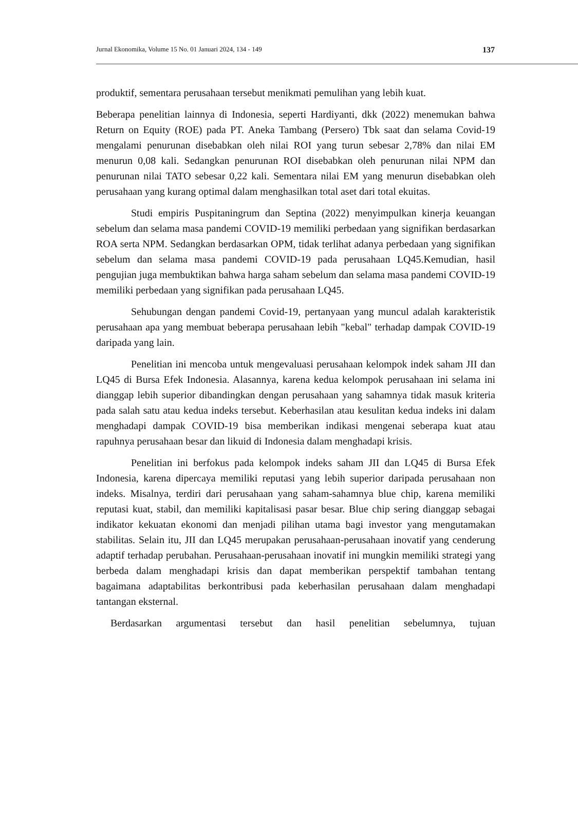Jurnal Ekonomika, Volume 15 No. 01 Januari 2024, 134 - 149 137
produktif, sementara perusahaan tersebut menikmati pemulihan yang lebih kuat.
Beberapa penelitian lainnya di Indonesia, seperti Hardiyanti, dkk (2022) menemukan bahwa Return on Equity (ROE) pada PT. Aneka Tambang (Persero) Tbk saat dan selama Covid-19 mengalami penurunan disebabkan oleh nilai ROI yang turun sebesar 2,78% dan nilai EM menurun 0,08 kali. Sedangkan penurunan ROI disebabkan oleh penurunan nilai NPM dan penurunan nilai TATO sebesar 0,22 kali. Sementara nilai EM yang menurun disebabkan oleh perusahaan yang kurang optimal dalam menghasilkan total aset dari total ekuitas.
Studi empiris Puspitaningrum dan Septina (2022) menyimpulkan kinerja keuangan sebelum dan selama masa pandemi COVID-19 memiliki perbedaan yang signifikan berdasarkan ROA serta NPM. Sedangkan berdasarkan OPM, tidak terlihat adanya perbedaan yang signifikan sebelum dan selama masa pandemi COVID-19 pada perusahaan LQ45.Kemudian, hasil pengujian juga membuktikan bahwa harga saham sebelum dan selama masa pandemi COVID-19 memiliki perbedaan yang signifikan pada perusahaan LQ45.
Sehubungan dengan pandemi Covid-19, pertanyaan yang muncul adalah karakteristik perusahaan apa yang membuat beberapa perusahaan lebih "kebal" terhadap dampak COVID-19 daripada yang lain.
Penelitian ini mencoba untuk mengevaluasi perusahaan kelompok indek saham JII dan LQ45 di Bursa Efek Indonesia. Alasannya, karena kedua kelompok perusahaan ini selama ini dianggap lebih superior dibandingkan dengan perusahaan yang sahamnya tidak masuk kriteria pada salah satu atau kedua indeks tersebut. Keberhasilan atau kesulitan kedua indeks ini dalam menghadapi dampak COVID-19 bisa memberikan indikasi mengenai seberapa kuat atau rapuhnya perusahaan besar dan likuid di Indonesia dalam menghadapi krisis.
Penelitian ini berfokus pada kelompok indeks saham JII dan LQ45 di Bursa Efek Indonesia, karena dipercaya memiliki reputasi yang lebih superior daripada perusahaan non indeks. Misalnya, terdiri dari perusahaan yang saham-sahamnya blue chip, karena memiliki reputasi kuat, stabil, dan memiliki kapitalisasi pasar besar. Blue chip sering dianggap sebagai indikator kekuatan ekonomi dan menjadi pilihan utama bagi investor yang mengutamakan stabilitas. Selain itu, JII dan LQ45 merupakan perusahaan-perusahaan inovatif yang cenderung adaptif terhadap perubahan. Perusahaan-perusahaan inovatif ini mungkin memiliki strategi yang berbeda dalam menghadapi krisis dan dapat memberikan perspektif tambahan tentang bagaimana adaptabilitas berkontribusi pada keberhasilan perusahaan dalam menghadapi tantangan eksternal.
Berdasarkan argumentasi tersebut dan hasil penelitian sebelumnya, tujuan